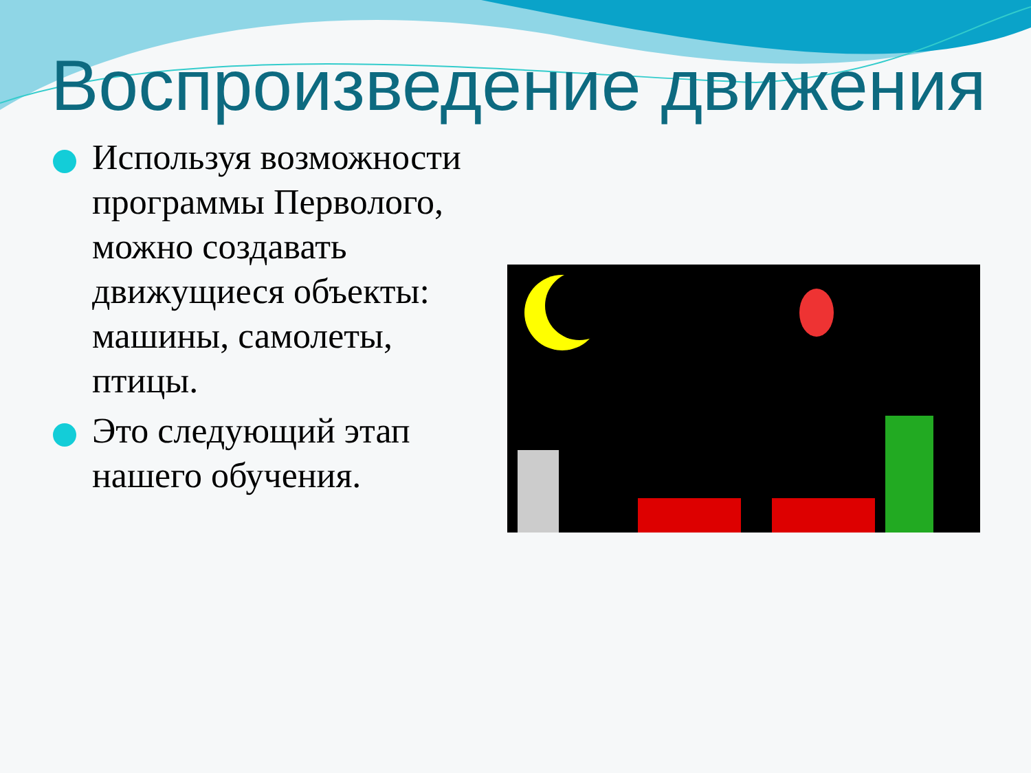Воспроизведение движения
Используя возможности программы Перволого, можно создавать движущиеся объекты: машины, самолеты, птицы.
Это следующий этап нашего обучения.